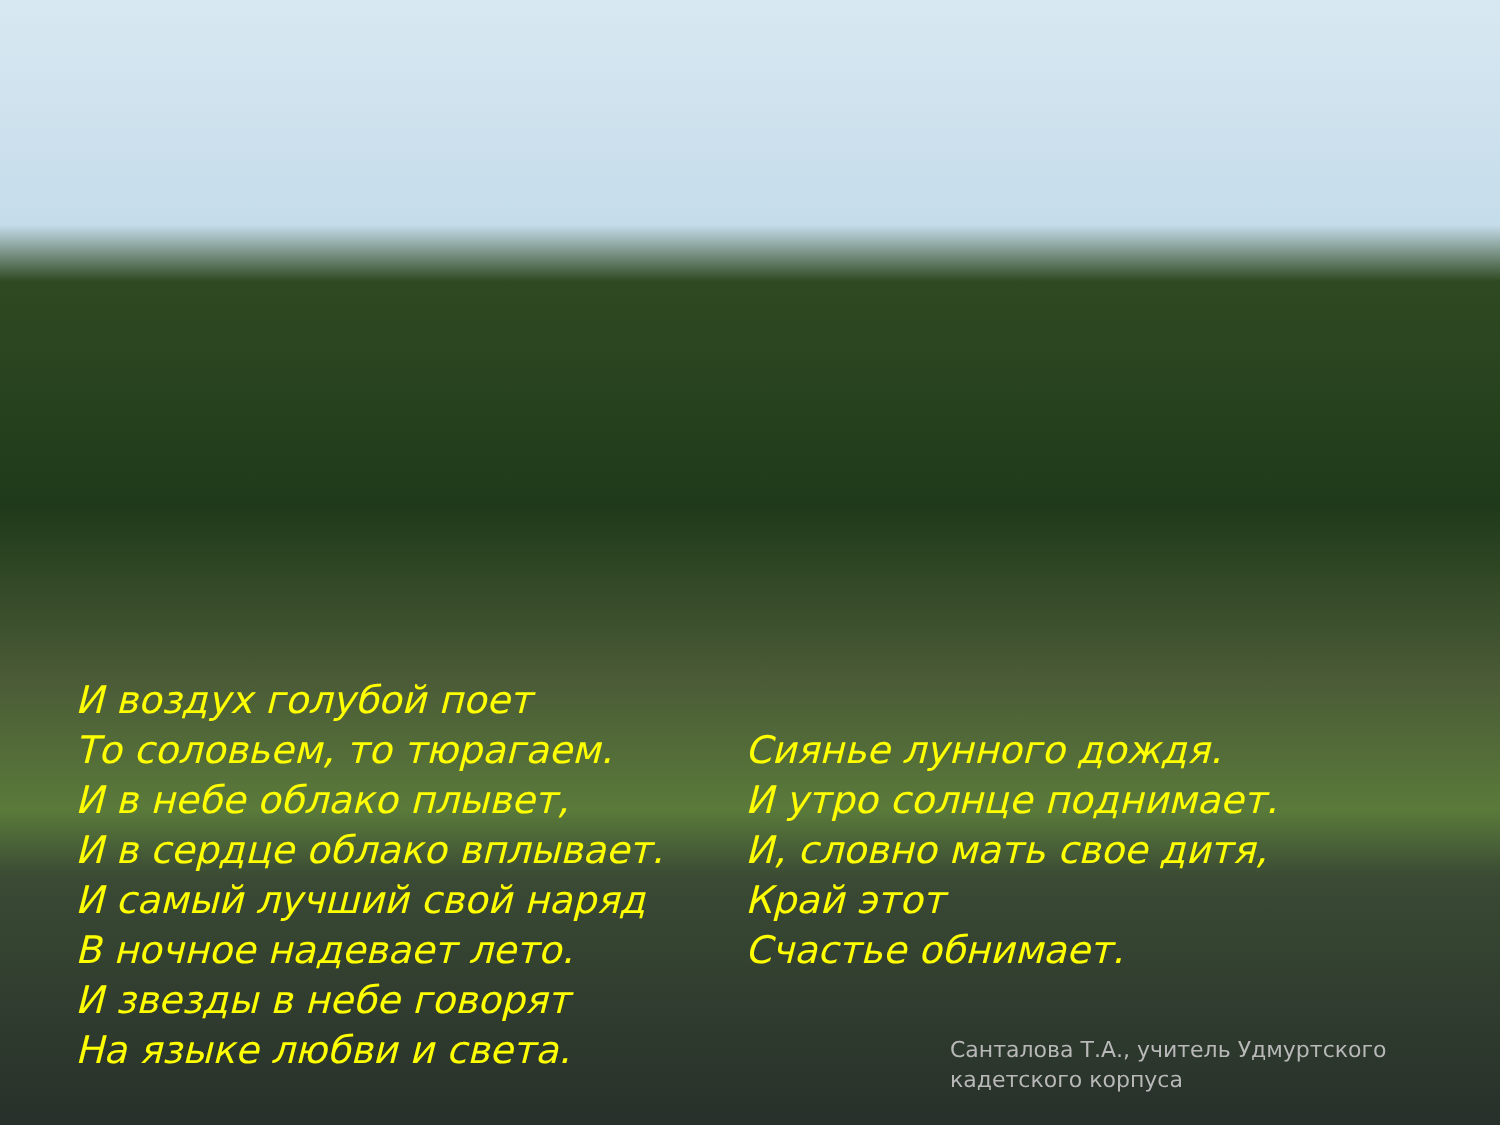И воздух голубой поет
То соловьем, то тюрагаем.
И в небе облако плывет,
И в сердце облако вплывает.
И самый лучший свой наряд
В ночное надевает лето.
И звезды в небе говорят
На языке любви и света.
Сиянье лунного дождя.
И утро солнце поднимает.
И, словно мать свое дитя,
Край этот
Счастье обнимает.
Санталова Т.А., учитель Удмуртского
кадетского корпуса